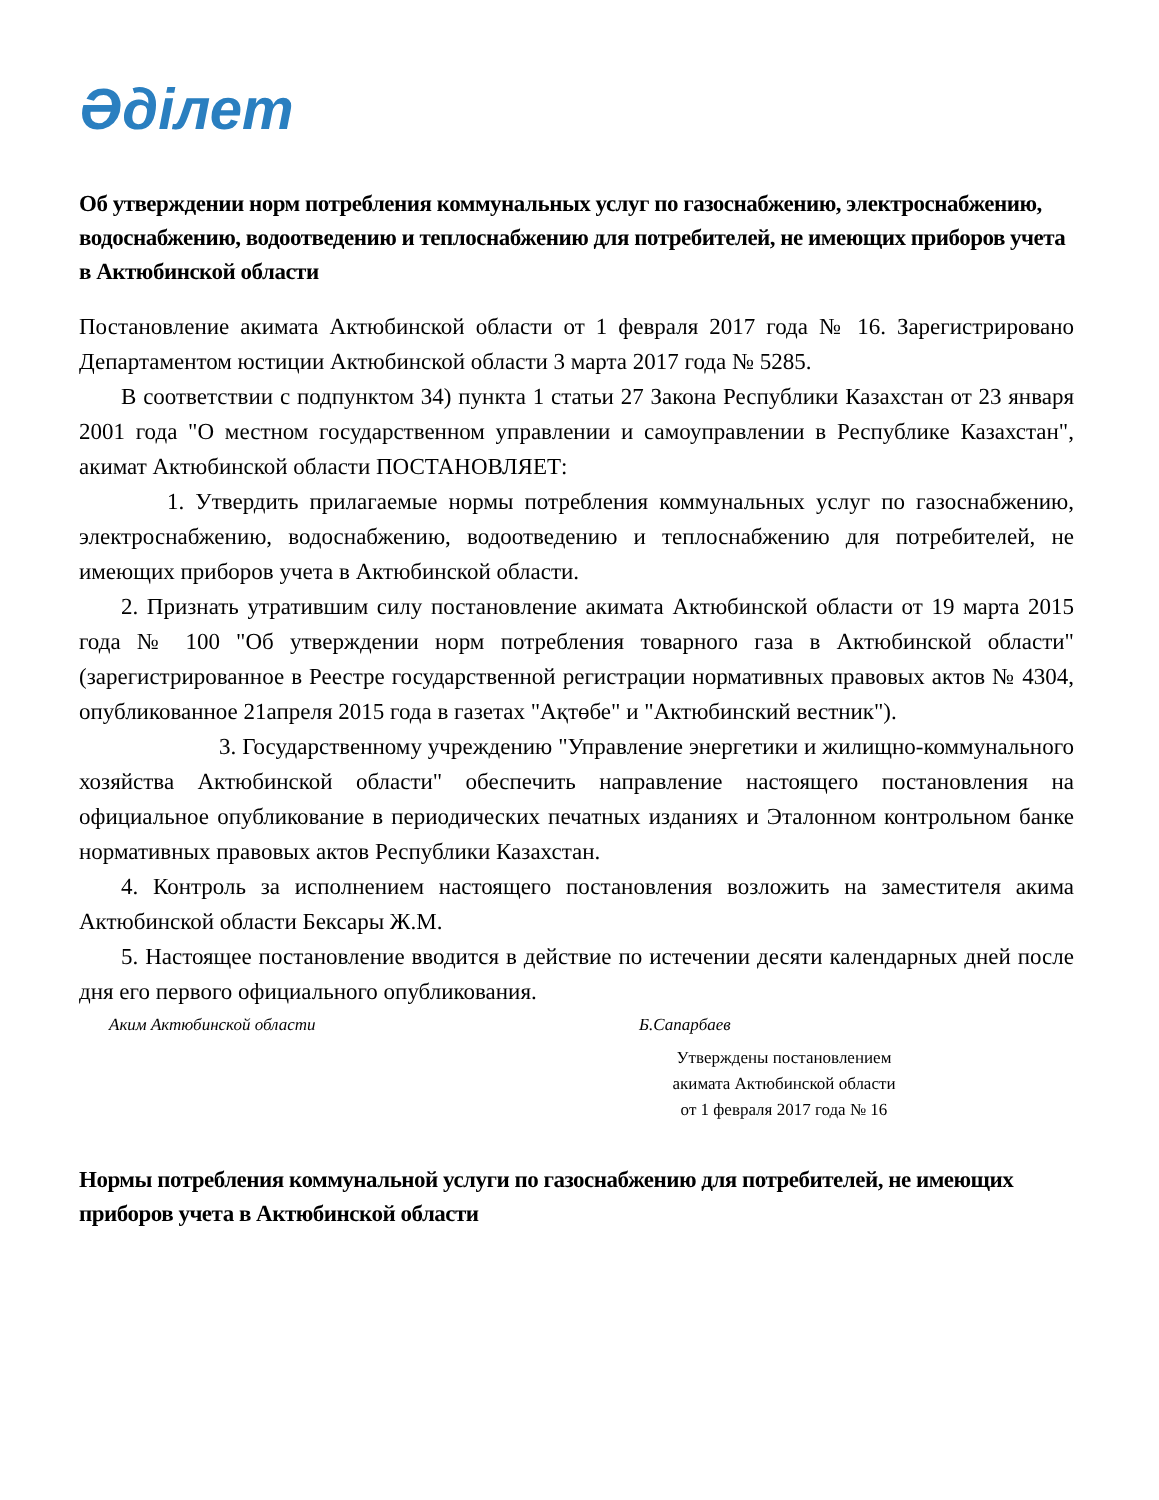Әділет
Об утверждении норм потребления коммунальных услуг по газоснабжению, электроснабжению, водоснабжению, водоотведению и теплоснабжению для потребителей, не имеющих приборов учета в Актюбинской области
Постановление акимата Актюбинской области от 1 февраля 2017 года № 16. Зарегистрировано Департаментом юстиции Актюбинской области 3 марта 2017 года № 5285.
В соответствии с подпунктом 34) пункта 1 статьи 27 Закона Республики Казахстан от 23 января 2001 года "О местном государственном управлении и самоуправлении в Республике Казахстан", акимат Актюбинской области ПОСТАНОВЛЯЕТ:
1. Утвердить прилагаемые нормы потребления коммунальных услуг по газоснабжению, электроснабжению, водоснабжению, водоотведению и теплоснабжению для потребителей, не имеющих приборов учета в Актюбинской области.
2. Признать утратившим силу постановление акимата Актюбинской области от 19 марта 2015 года № 100 "Об утверждении норм потребления товарного газа в Актюбинской области" (зарегистрированное в Реестре государственной регистрации нормативных правовых актов № 4304, опубликованное 21апреля 2015 года в газетах "Ақтөбе" и "Актюбинский вестник").
3. Государственному учреждению "Управление энергетики и жилищно-коммунального хозяйства Актюбинской области" обеспечить направление настоящего постановления на официальное опубликование в периодических печатных изданиях и Эталонном контрольном банке нормативных правовых актов Республики Казахстан.
4. Контроль за исполнением настоящего постановления возложить на заместителя акима Актюбинской области Бексары Ж.М.
5. Настоящее постановление вводится в действие по истечении десяти календарных дней после дня его первого официального опубликования.
Аким Актюбинской области Б.Сапарбаев
Утверждены постановлением
акимата Актюбинской области
от 1 февраля 2017 года № 16
Нормы потребления коммунальной услуги по газоснабжению для потребителей, не имеющих приборов учета в Актюбинской области